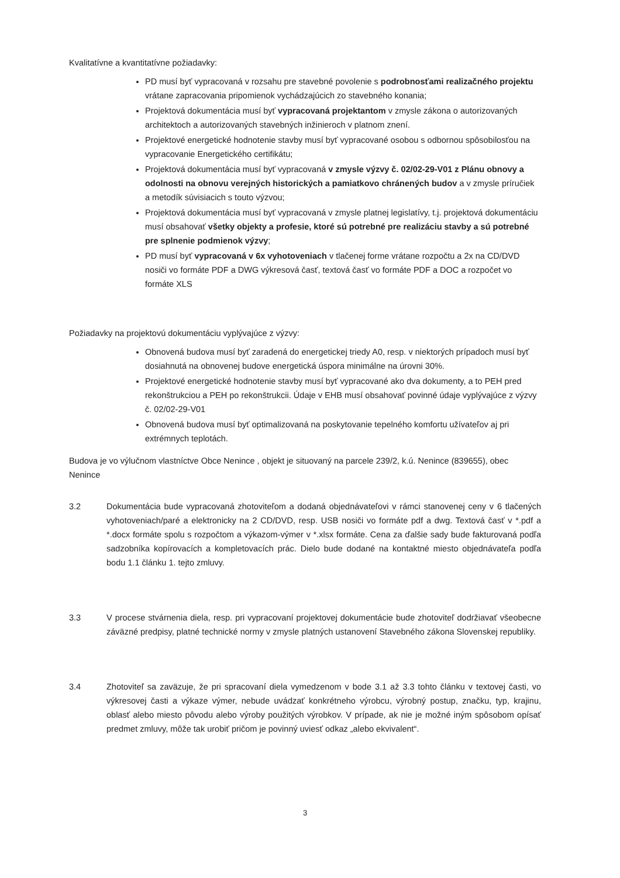Kvalitatívne a kvantitatívne požiadavky:
PD musí byť vypracovaná v rozsahu pre stavebné povolenie s podrobnosťami realizačného projektu vrátane zapracovania pripomienok vychádzajúcich zo stavebného konania;
Projektová dokumentácia musí byť vypracovaná projektantom v zmysle zákona o autorizovaných architektoch a autorizovaných stavebných inžinieroch v platnom znení.
Projektové energetické hodnotenie stavby musí byť vypracované osobou s odbornou spôsobilosťou na vypracovanie Energetického certifikátu;
Projektová dokumentácia musí byť vypracovaná v zmysle výzvy č. 02/02-29-V01 z Plánu obnovy a odolnosti na obnovu verejných historických a pamiatkovo chránených budov a v zmysle príručiek a metodík súvisiacich s touto výzvou;
Projektová dokumentácia musí byť vypracovaná v zmysle platnej legislatívy, t.j. projektová dokumentáciu musí obsahovať všetky objekty a profesie, ktoré sú potrebné pre realizáciu stavby a sú potrebné pre splnenie podmienok výzvy;
PD musí byť vypracovaná v 6x vyhotoveniach v tlačenej forme vrátane rozpočtu a 2x na CD/DVD nosiči vo formáte PDF a DWG výkresová časť, textová časť vo formáte PDF a DOC a rozpočet vo formáte XLS
Požiadavky na projektovú dokumentáciu vyplývajúce z výzvy:
Obnovená budova musí byť zaradená do energetickej triedy A0, resp. v niektorých prípadoch musí byť dosiahnutá na obnovenej budove energetická úspora minimálne na úrovni 30%.
Projektové energetické hodnotenie stavby musí byť vypracované ako dva dokumenty, a to PEH pred rekonštrukciou a PEH po rekonštrukcii. Údaje v EHB musí obsahovať povinné údaje vyplývajúce z výzvy č. 02/02-29-V01
Obnovená budova musí byť optimalizovaná na poskytovanie tepelného komfortu užívateľov aj pri extrémnych teplotách.
Budova je vo výlučnom vlastníctve Obce Nenince , objekt je situovaný na parcele 239/2, k.ú. Nenince (839655), obec Nenince
3.2 Dokumentácia bude vypracovaná zhotoviteľom a dodaná objednávateľovi v rámci stanovenej ceny v 6 tlačených vyhotoveniach/paré a elektronicky na 2 CD/DVD, resp. USB nosiči vo formáte pdf a dwg. Textová časť v *.pdf a *.docx formáte spolu s rozpočtom a výkazom-výmer v *.xlsx formáte. Cena za ďalšie sady bude fakturovaná podľa sadzobníka kopírovacích a kompletovacích prác. Dielo bude dodané na kontaktné miesto objednávateľa podľa bodu 1.1 článku 1. tejto zmluvy.
3.3 V procese stvárnenia diela, resp. pri vypracovaní projektovej dokumentácie bude zhotoviteľ dodržiavať všeobecne záväzné predpisy, platné technické normy v zmysle platných ustanovení Stavebného zákona Slovenskej republiky.
3.4 Zhotoviteľ sa zaväzuje, že pri spracovaní diela vymedzenom v bode 3.1 až 3.3 tohto článku v textovej časti, vo výkresovej časti a výkaze výmer, nebude uvádzať konkrétneho výrobcu, výrobný postup, značku, typ, krajinu, oblasť alebo miesto pôvodu alebo výroby použitých výrobkov. V prípade, ak nie je možné iným spôsobom opísať predmet zmluvy, môže tak urobiť pričom je povinný uviesť odkaz „alebo ekvivalent“.
3